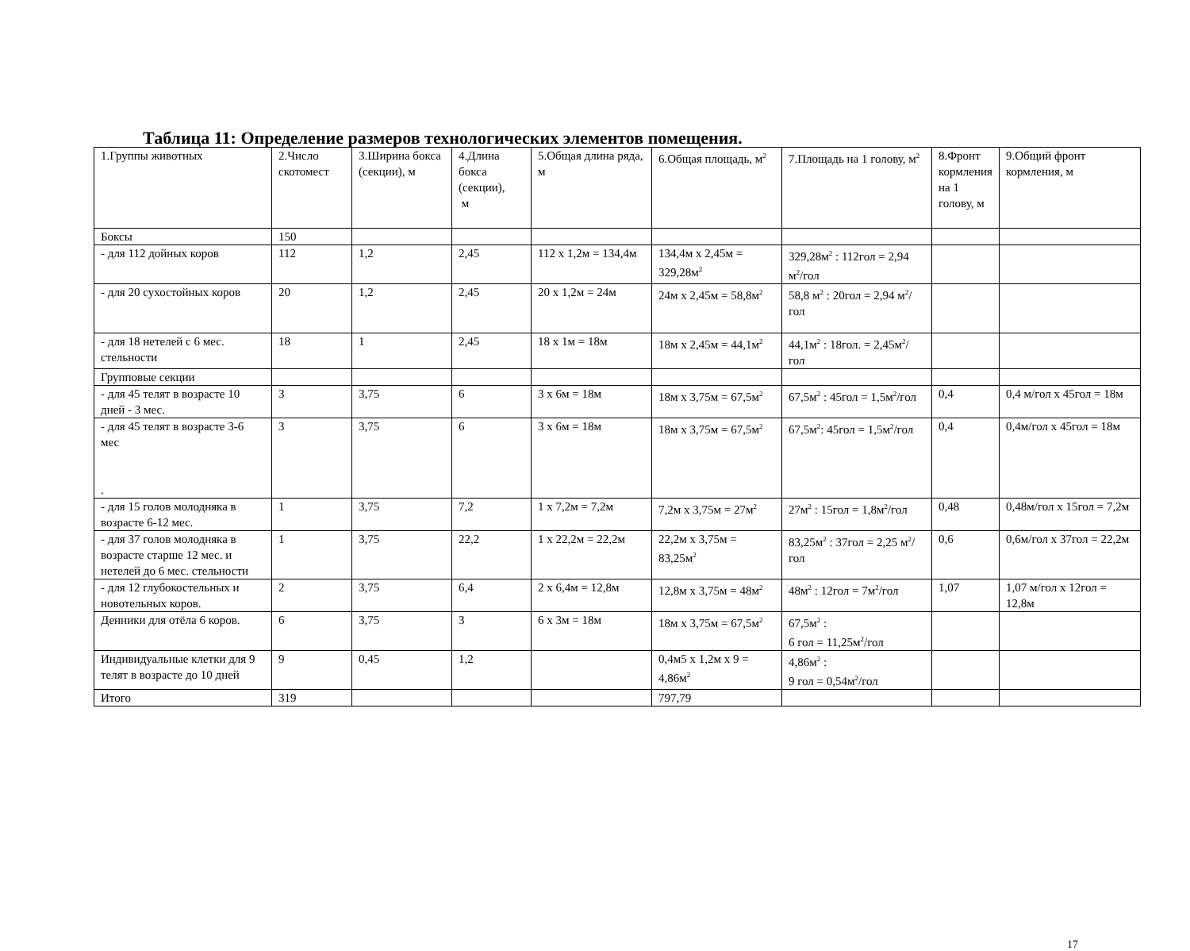Таблица 11: Определение размеров технологических элементов помещения.
| 1.Группы животных | 2.Число скотомест | 3.Ширина бокса (секции), м | 4.Длина бокса (секции), м | 5.Общая длина ряда, м | 6.Общая площадь, м<sup>2</sup> | 7.Площадь на 1 голову, м<sup>2</sup> | 8.Фронт кормления на 1 голову, м | 9.Общий фронт кормления, м |
| Боксы | 150 | | | | | | | |
| - для 112 дойных коров | 112 | 1,2 | 2,45 | 112 х 1,2м = 134,4м | 134,4м х 2,45м = 329,28м<sup>2</sup> | 329,28м<sup>2</sup> : 112гол = 2,94 м<sup>2</sup>/гол | | |
| - для 20 сухостойных коров | 20 | 1,2 | 2,45 | 20 х 1,2м = 24м | 24м х 2,45м = 58,8м<sup>2</sup> | 58,8 м<sup>2</sup> : 20гол = 2,94 м<sup>2</sup>/гол | | |
| - для 18 нетелей с 6 мес. стельности | 18 | 1 | 2,45 | 18 х 1м = 18м | 18м х 2,45м = 44,1м<sup>2</sup> | 44,1м<sup>2</sup> : 18гол. = 2,45м<sup>2</sup>/гол | | |
| Групповые секции | | | | | | | | |
| - для 45 телят в возрасте 10 дней - 3 мес. | 3 | 3,75 | 6 | 3 х 6м = 18м | 18м х 3,75м = 67,5м<sup>2</sup> | 67,5м<sup>2</sup> : 45гол = 1,5м<sup>2</sup>/гол | 0,4 | 0,4 м/гол х 45гол = 18м |
| - для 45 телят в возрасте 3-6 мес . | 3 | 3,75 | 6 | 3 х 6м = 18м | 18м х 3,75м = 67,5м<sup>2</sup> | 67,5м<sup>2</sup>: 45гол = 1,5м<sup>2</sup>/гол | 0,4 | 0,4м/гол х 45гол = 18м |
| - для 15 голов молодняка в возрасте 6-12 мес. | 1 | 3,75 | 7,2 | 1 х 7,2м = 7,2м | 7,2м х 3,75м = 27м<sup>2</sup> | 27м<sup>2</sup> : 15гол = 1,8м<sup>2</sup>/гол | 0,48 | 0,48м/гол х 15гол = 7,2м |
| - для 37 голов молодняка в возрасте старше 12 мес. и нетелей до 6 мес. стельности | 1 | 3,75 | 22,2 | 1 х 22,2м = 22,2м | 22,2м х 3,75м = 83,25м<sup>2</sup> | 83,25м<sup>2</sup> : 37гол = 2,25 м<sup>2</sup>/гол | 0,6 | 0,6м/гол х 37гол = 22,2м |
| - для 12 глубокостельных и новотельных коров. | 2 | 3,75 | 6,4 | 2 х 6,4м = 12,8м | 12,8м х 3,75м = 48м<sup>2</sup> | 48м<sup>2</sup> : 12гол = 7м<sup>2</sup>/гол | 1,07 | 1,07 м/гол х 12гол = 12,8м |
| Денники для отёла 6 коров. | 6 | 3,75 | 3 | 6 х 3м = 18м | 18м х 3,75м = 67,5м<sup>2</sup> | 67,5м<sup>2</sup> : 6 гол = 11,25м<sup>2</sup>/гол | | |
| Индивидуальные клетки для 9 телят в возрасте до 10 дней | 9 | 0,45 | 1,2 | | 0,4м5 х 1,2м х 9 = 4,86м<sup>2</sup> | 4,86м<sup>2</sup> : 9 гол = 0,54м<sup>2</sup>/гол | | |
| Итого | 319 | | | | 797,79 | | | |
17